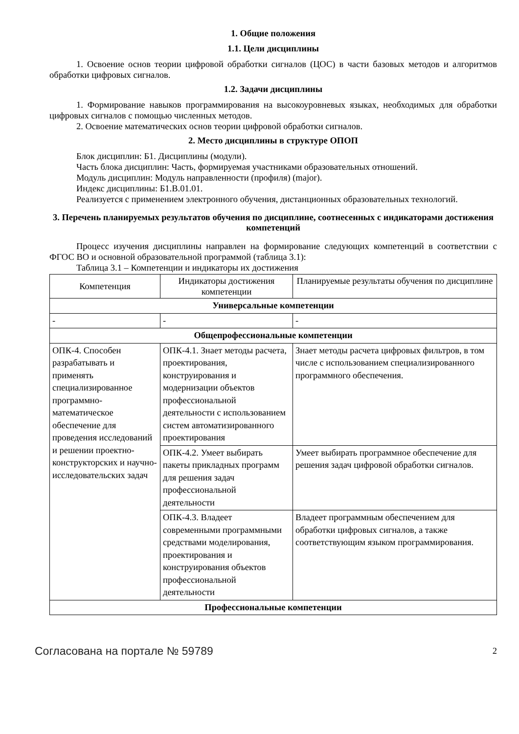1. Общие положения
1.1. Цели дисциплины
1. Освоение основ теории цифровой обработки сигналов (ЦОС) в части базовых методов и алгоритмов обработки цифровых сигналов.
1.2. Задачи дисциплины
1. Формирование навыков программирования на высокоуровневых языках, необходимых для обработки цифровых сигналов с помощью численных методов.
2. Освоение математических основ теории цифровой обработки сигналов.
2. Место дисциплины в структуре ОПОП
Блок дисциплин: Б1. Дисциплины (модули).
Часть блока дисциплин: Часть, формируемая участниками образовательных отношений.
Модуль дисциплин: Модуль направленности (профиля) (major).
Индекс дисциплины: Б1.В.01.01.
Реализуется с применением электронного обучения, дистанционных образовательных технологий.
3. Перечень планируемых результатов обучения по дисциплине, соотнесенных с индикаторами достижения компетенций
Процесс изучения дисциплины направлен на формирование следующих компетенций в соответствии с ФГОС ВО и основной образовательной программой (таблица 3.1):
Таблица 3.1 – Компетенции и индикаторы их достижения
| Компетенция | Индикаторы достижения компетенции | Планируемые результаты обучения по дисциплине |
| --- | --- | --- |
| Универсальные компетенции | | |
| - | - | - |
| Общепрофессиональные компетенции | | |
| ОПК-4. Способен разрабатывать и применять специализированное программно-математическое обеспечение для проведения исследований и решении проектно-конструкторских и научно-исследовательских задач | ОПК-4.1. Знает методы расчета, проектирования, конструирования и модернизации объектов профессиональной деятельности с использованием систем автоматизированного проектирования | Знает методы расчета цифровых фильтров, в том числе с использованием специализированного программного обеспечения. |
| | ОПК-4.2. Умеет выбирать пакеты прикладных программ для решения задач профессиональной деятельности | Умеет выбирать программное обеспечение для решения задач цифровой обработки сигналов. |
| | ОПК-4.3. Владеет современными программными средствами моделирования, проектирования и конструирования объектов профессиональной деятельности | Владеет программным обеспечением для обработки цифровых сигналов, а также соответствующим языком программирования. |
| Профессиональные компетенции | | |
Согласована на портале № 59789 2